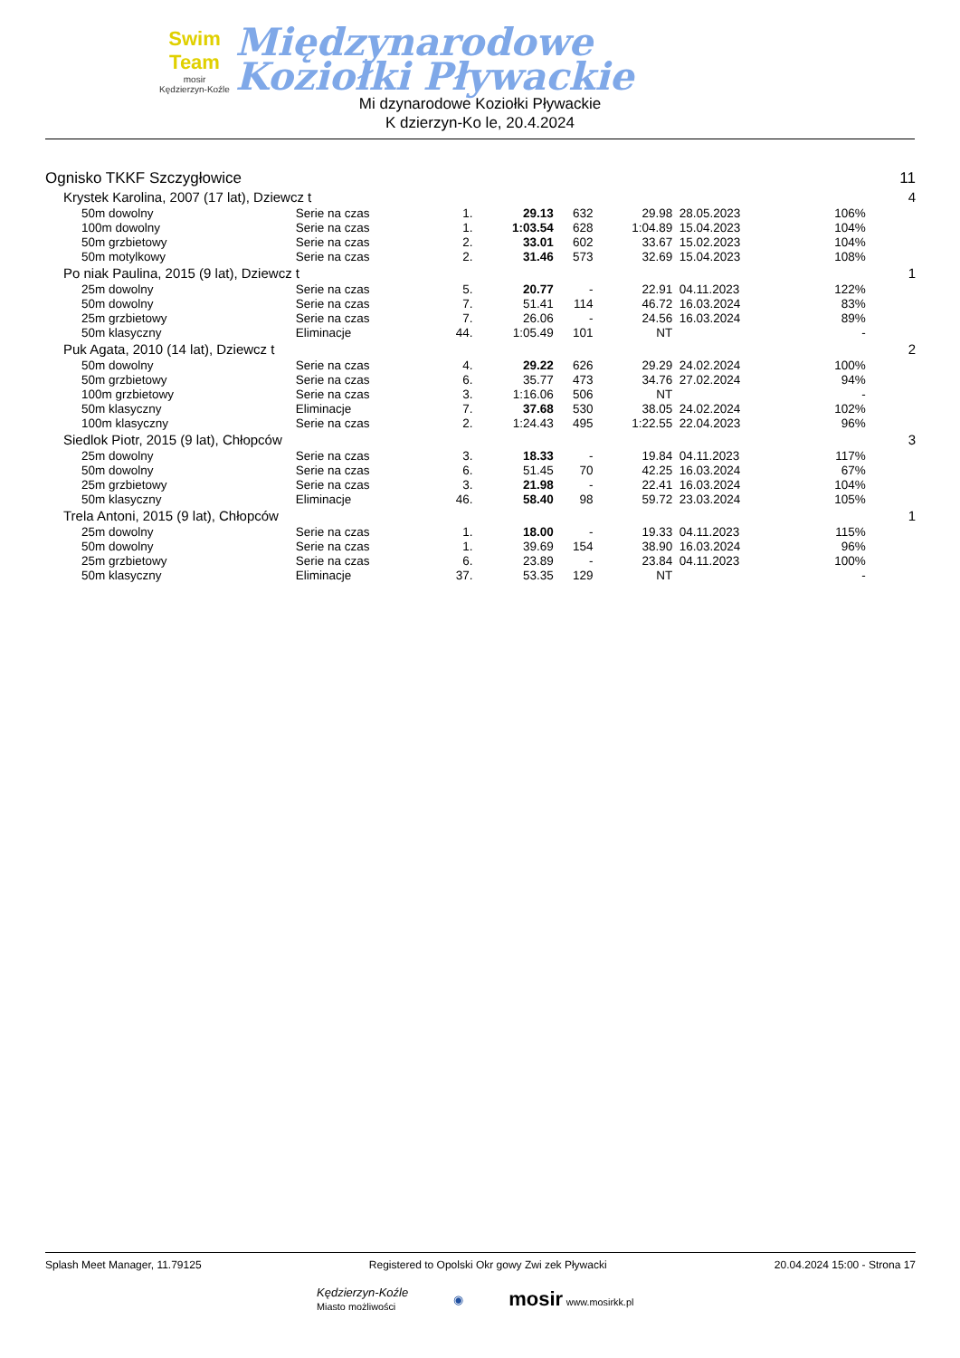Swim Team
mosir
Kędzierzyn-Koźle
Międzynarodowe
Koziołki Pływackie
Mi dzynarodowe Koziołki Pływackie
K dzierzyn-Ko le, 20.4.2024
| Ognisko TKKF Szczygłowice | | | | | | | | 11 |
| Krystek Karolina, 2007 (17 lat), Dziewcz t | | | | | | | | 4 |
| 50m dowolny | Serie na czas | 1. | 29.13 | 632 | 29.98 | 28.05.2023 | 106% | |
| 100m dowolny | Serie na czas | 1. | 1:03.54 | 628 | 1:04.89 | 15.04.2023 | 104% | |
| 50m grzbietowy | Serie na czas | 2. | 33.01 | 602 | 33.67 | 15.02.2023 | 104% | |
| 50m motylkowy | Serie na czas | 2. | 31.46 | 573 | 32.69 | 15.04.2023 | 108% | |
| Po niak Paulina, 2015 (9 lat), Dziewcz t | | | | | | | | 1 |
| 25m dowolny | Serie na czas | 5. | 20.77 | - | 22.91 | 04.11.2023 | 122% | |
| 50m dowolny | Serie na czas | 7. | 51.41 | 114 | 46.72 | 16.03.2024 | 83% | |
| 25m grzbietowy | Serie na czas | 7. | 26.06 | - | 24.56 | 16.03.2024 | 89% | |
| 50m klasyczny | Eliminacje | 44. | 1:05.49 | 101 | NT | | - | |
| Puk Agata, 2010 (14 lat), Dziewcz t | | | | | | | | 2 |
| 50m dowolny | Serie na czas | 4. | 29.22 | 626 | 29.29 | 24.02.2024 | 100% | |
| 50m grzbietowy | Serie na czas | 6. | 35.77 | 473 | 34.76 | 27.02.2024 | 94% | |
| 100m grzbietowy | Serie na czas | 3. | 1:16.06 | 506 | NT | | - | |
| 50m klasyczny | Eliminacje | 7. | 37.68 | 530 | 38.05 | 24.02.2024 | 102% | |
| 100m klasyczny | Serie na czas | 2. | 1:24.43 | 495 | 1:22.55 | 22.04.2023 | 96% | |
| Siedlok Piotr, 2015 (9 lat), Chłopców | | | | | | | | 3 |
| 25m dowolny | Serie na czas | 3. | 18.33 | - | 19.84 | 04.11.2023 | 117% | |
| 50m dowolny | Serie na czas | 6. | 51.45 | 70 | 42.25 | 16.03.2024 | 67% | |
| 25m grzbietowy | Serie na czas | 3. | 21.98 | - | 22.41 | 16.03.2024 | 104% | |
| 50m klasyczny | Eliminacje | 46. | 58.40 | 98 | 59.72 | 23.03.2024 | 105% | |
| Trela Antoni, 2015 (9 lat), Chłopców | | | | | | | | 1 |
| 25m dowolny | Serie na czas | 1. | 18.00 | - | 19.33 | 04.11.2023 | 115% | |
| 50m dowolny | Serie na czas | 1. | 39.69 | 154 | 38.90 | 16.03.2024 | 96% | |
| 25m grzbietowy | Serie na czas | 6. | 23.89 | - | 23.84 | 04.11.2023 | 100% | |
| 50m klasyczny | Eliminacje | 37. | 53.35 | 129 | NT | | - | |
Splash Meet Manager, 11.79125 Registered to Opolski Okr gowy Zwi zek Pływacki 20.04.2024 15:00 - Strona 17
Kędzierzyn-Koźle
Miasto możliwości ◉ mosir www.mosirkk.pl